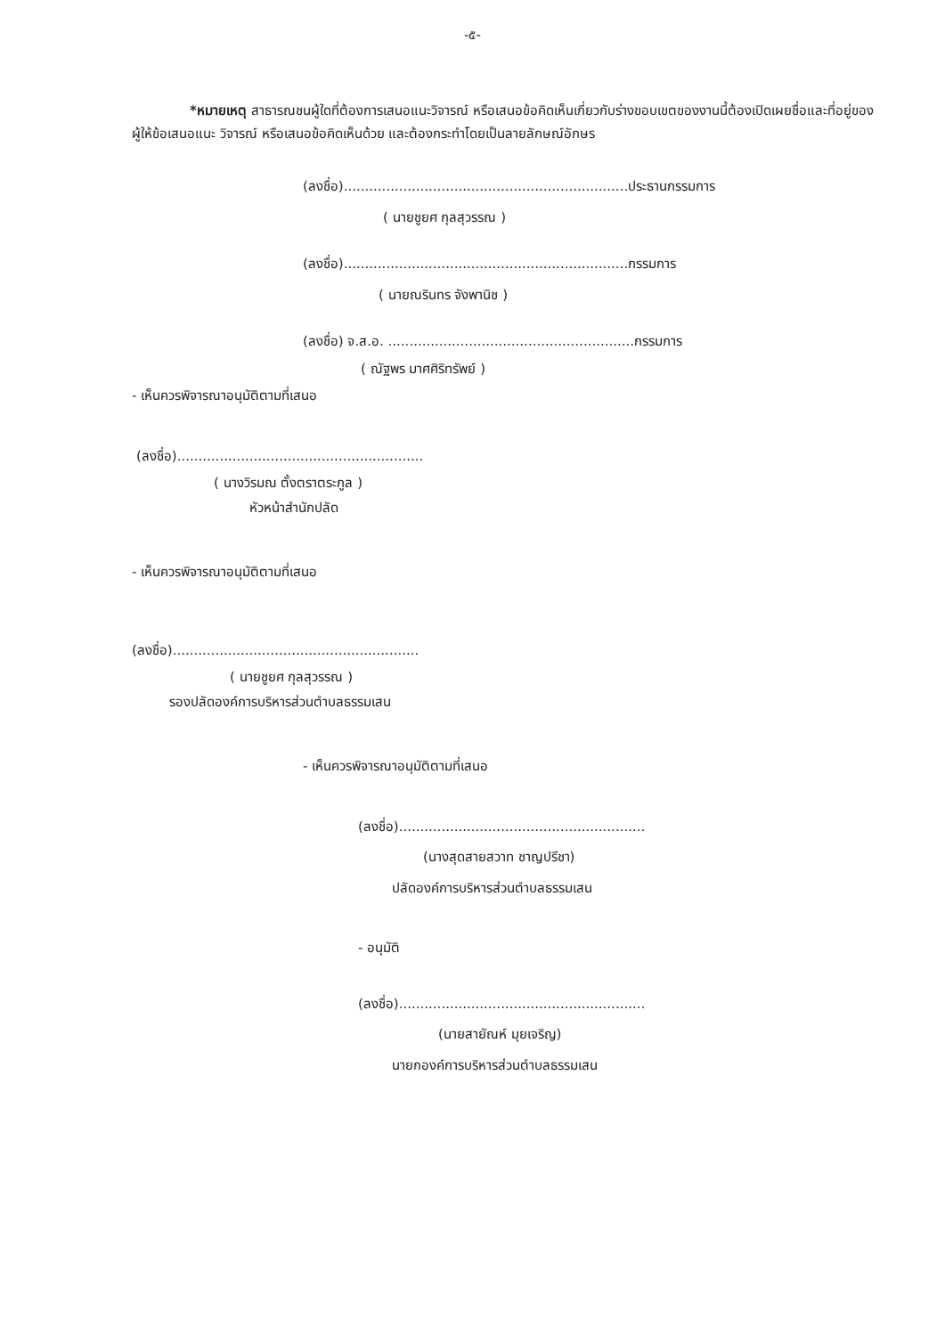-๕-
*หมายเหตุ สาธารณชนผู้ใดที่ต้องการเสนอแนะวิจารณ์ หรือเสนอข้อคิดเห็นเกี่ยวกับร่างขอบเขตของงานนี้ต้องเปิดเผยชื่อและที่อยู่ของผู้ให้ข้อเสนอแนะ วิจารณ์ หรือเสนอข้อคิดเห็นด้วย และต้องกระทำโดยเป็นลายลักษณ์อักษร
(ลงชื่อ)...................................................................ประธานกรรมการ
( นายชูยศ กุลสุวรรณ )
(ลงชื่อ)...................................................................กรรมการ
( นายณรินทร จังพานิช )
(ลงชื่อ) จ.ส.อ. ..........................................................กรรมการ
( ณัฐพร มาศศิริทรัพย์ )
- เห็นควรพิจารณาอนุมัติตามที่เสนอ
(ลงชื่อ)..........................................................
( นางวิรมณ ตั้งตราตระกูล )
หัวหน้าสำนักปลัด
- เห็นควรพิจารณาอนุมัติตามที่เสนอ
(ลงชื่อ)..........................................................
( นายชูยศ กุลสุวรรณ )
รองปลัดองค์การบริหารส่วนตำบลธรรมเสน
- เห็นควรพิจารณาอนุมัติตามที่เสนอ
(ลงชื่อ)..........................................................
(นางสุดสายสวาท ชาญปรีชา)
ปลัดองค์การบริหารส่วนตำบลธรรมเสน
- อนุมัติ
(ลงชื่อ)..........................................................
(นายสายัณห์ มุยเจริญ)
นายกองค์การบริหารส่วนตำบลธรรมเสน